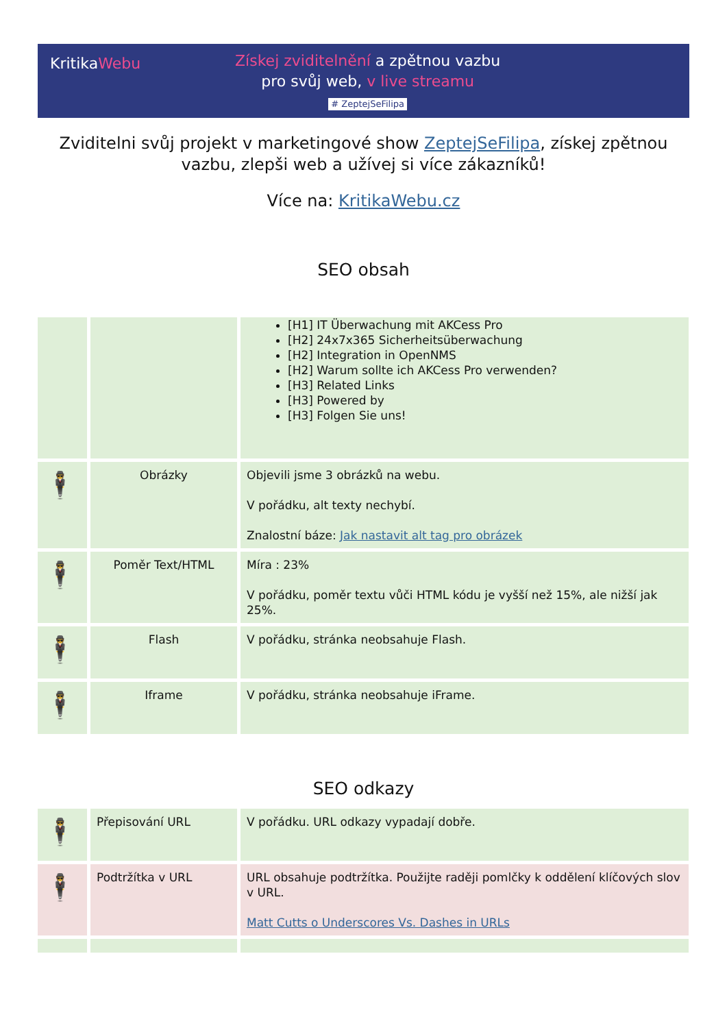KritikaWebu
Získej zviditelnění a zpětnou vazbu
pro svůj web, v live streamu
# ZeptejSeFilipa
Zviditelni svůj projekt v marketingové show ZeptejSeFilipa, získej zpětnou vazbu, zlepši web a užívej si více zákazníků!
Více na: KritikaWebu.cz
SEO obsah
| | | [H1] IT Überwachung mit AKCess Pro [H2] 24x7x365 Sicherheitsüberwachung [H2] Integration in OpenNMS [H2] Warum sollte ich AKCess Pro verwenden? [H3] Related Links [H3] Powered by [H3] Folgen Sie uns! |
| 🕴 | Obrázky | Objevili jsme 3 obrázků na webu. V pořádku, alt texty nechybí. Znalostní báze: Jak nastavit alt tag pro obrázek |
| 🕴 | Poměr Text/HTML | Míra : 23% V pořádku, poměr textu vůči HTML kódu je vyšší než 15%, ale nižší jak 25%. |
| 🕴 | Flash | V pořádku, stránka neobsahuje Flash. |
| 🕴 | Iframe | V pořádku, stránka neobsahuje iFrame. |
SEO odkazy
| 🕴 | Přepisování URL | V pořádku. URL odkazy vypadají dobře. |
| 🕴 | Podtržítka v URL | URL obsahuje podtržítka. Použijte raději pomlčky k oddělení klíčových slov v URL. Matt Cutts o Underscores Vs. Dashes in URLs |